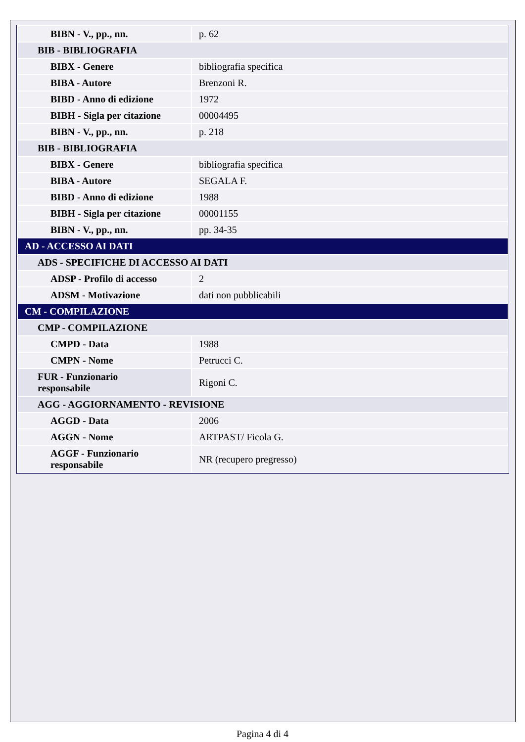| BIBN - V., pp., nn. | p. 62 |
| BIB - BIBLIOGRAFIA | |
| BIBX - Genere | bibliografia specifica |
| BIBA - Autore | Brenzoni R. |
| BIBD - Anno di edizione | 1972 |
| BIBH - Sigla per citazione | 00004495 |
| BIBN - V., pp., nn. | p. 218 |
| BIB - BIBLIOGRAFIA | |
| BIBX - Genere | bibliografia specifica |
| BIBA - Autore | SEGALA F. |
| BIBD - Anno di edizione | 1988 |
| BIBH - Sigla per citazione | 00001155 |
| BIBN - V., pp., nn. | pp. 34-35 |
| AD - ACCESSO AI DATI | |
| ADS - SPECIFICHE DI ACCESSO AI DATI | |
| ADSP - Profilo di accesso | 2 |
| ADSM - Motivazione | dati non pubblicabili |
| CM - COMPILAZIONE | |
| CMP - COMPILAZIONE | |
| CMPD - Data | 1988 |
| CMPN - Nome | Petrucci C. |
| FUR - Funzionario responsabile | Rigoni C. |
| AGG - AGGIORNAMENTO - REVISIONE | |
| AGGD - Data | 2006 |
| AGGN - Nome | ARTPAST/ Ficola G. |
| AGGF - Funzionario responsabile | NR (recupero pregresso) |
Pagina 4 di 4